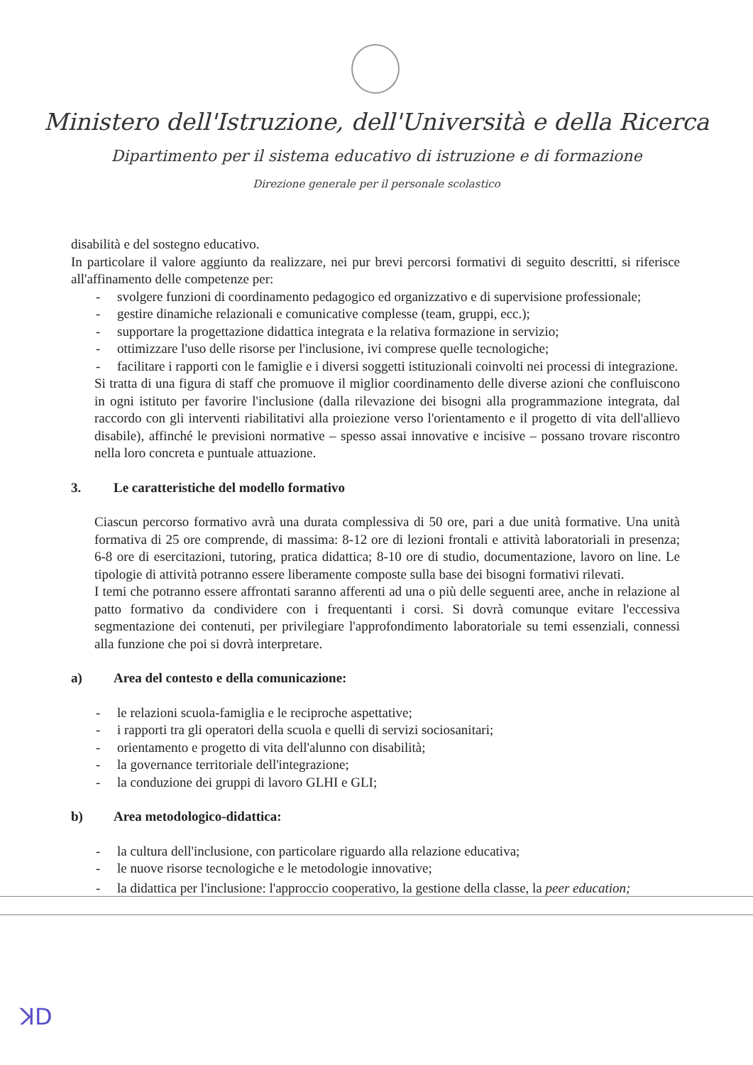Ministero dell'Istruzione, dell'Università e della Ricerca
Dipartimento per il sistema educativo di istruzione e di formazione
Direzione generale per il personale scolastico
disabilità e del sostegno educativo.
In particolare il valore aggiunto da realizzare, nei pur brevi percorsi formativi di seguito descritti, si riferisce all'affinamento delle competenze per:
- svolgere funzioni di coordinamento pedagogico ed organizzativo e di supervisione professionale;
- gestire dinamiche relazionali e comunicative complesse (team, gruppi, ecc.);
- supportare la progettazione didattica integrata e la relativa formazione in servizio;
- ottimizzare l'uso delle risorse per l'inclusione, ivi comprese quelle tecnologiche;
- facilitare i rapporti con le famiglie e i diversi soggetti istituzionali coinvolti nei processi di integrazione.
Si tratta di una figura di staff che promuove il miglior coordinamento delle diverse azioni che confluiscono in ogni istituto per favorire l'inclusione (dalla rilevazione dei bisogni alla programmazione integrata, dal raccordo con gli interventi riabilitativi alla proiezione verso l'orientamento e il progetto di vita dell'allievo disabile), affinché le previsioni normative – spesso assai innovative e incisive – possano trovare riscontro nella loro concreta e puntuale attuazione.
3. Le caratteristiche del modello formativo
Ciascun percorso formativo avrà una durata complessiva di 50 ore, pari a due unità formative. Una unità formativa di 25 ore comprende, di massima: 8-12 ore di lezioni frontali e attività laboratoriali in presenza; 6-8 ore di esercitazioni, tutoring, pratica didattica; 8-10 ore di studio, documentazione, lavoro on line. Le tipologie di attività potranno essere liberamente composte sulla base dei bisogni formativi rilevati.
I temi che potranno essere affrontati saranno afferenti ad una o più delle seguenti aree, anche in relazione al patto formativo da condividere con i frequentanti i corsi. Si dovrà comunque evitare l'eccessiva segmentazione dei contenuti, per privilegiare l'approfondimento laboratoriale su temi essenziali, connessi alla funzione che poi si dovrà interpretare.
a) Area del contesto e della comunicazione:
- le relazioni scuola-famiglia e le reciproche aspettative;
- i rapporti tra gli operatori della scuola e quelli di servizi sociosanitari;
- orientamento e progetto di vita dell'alunno con disabilità;
- la governance territoriale dell'integrazione;
- la conduzione dei gruppi di lavoro GLHI e GLI;
b) Area metodologico-didattica:
- la cultura dell'inclusione, con particolare riguardo alla relazione educativa;
- le nuove risorse tecnologiche e le metodologie innovative;
- la didattica per l'inclusione: l'approccio cooperativo, la gestione della classe, la peer education;
ꓘD